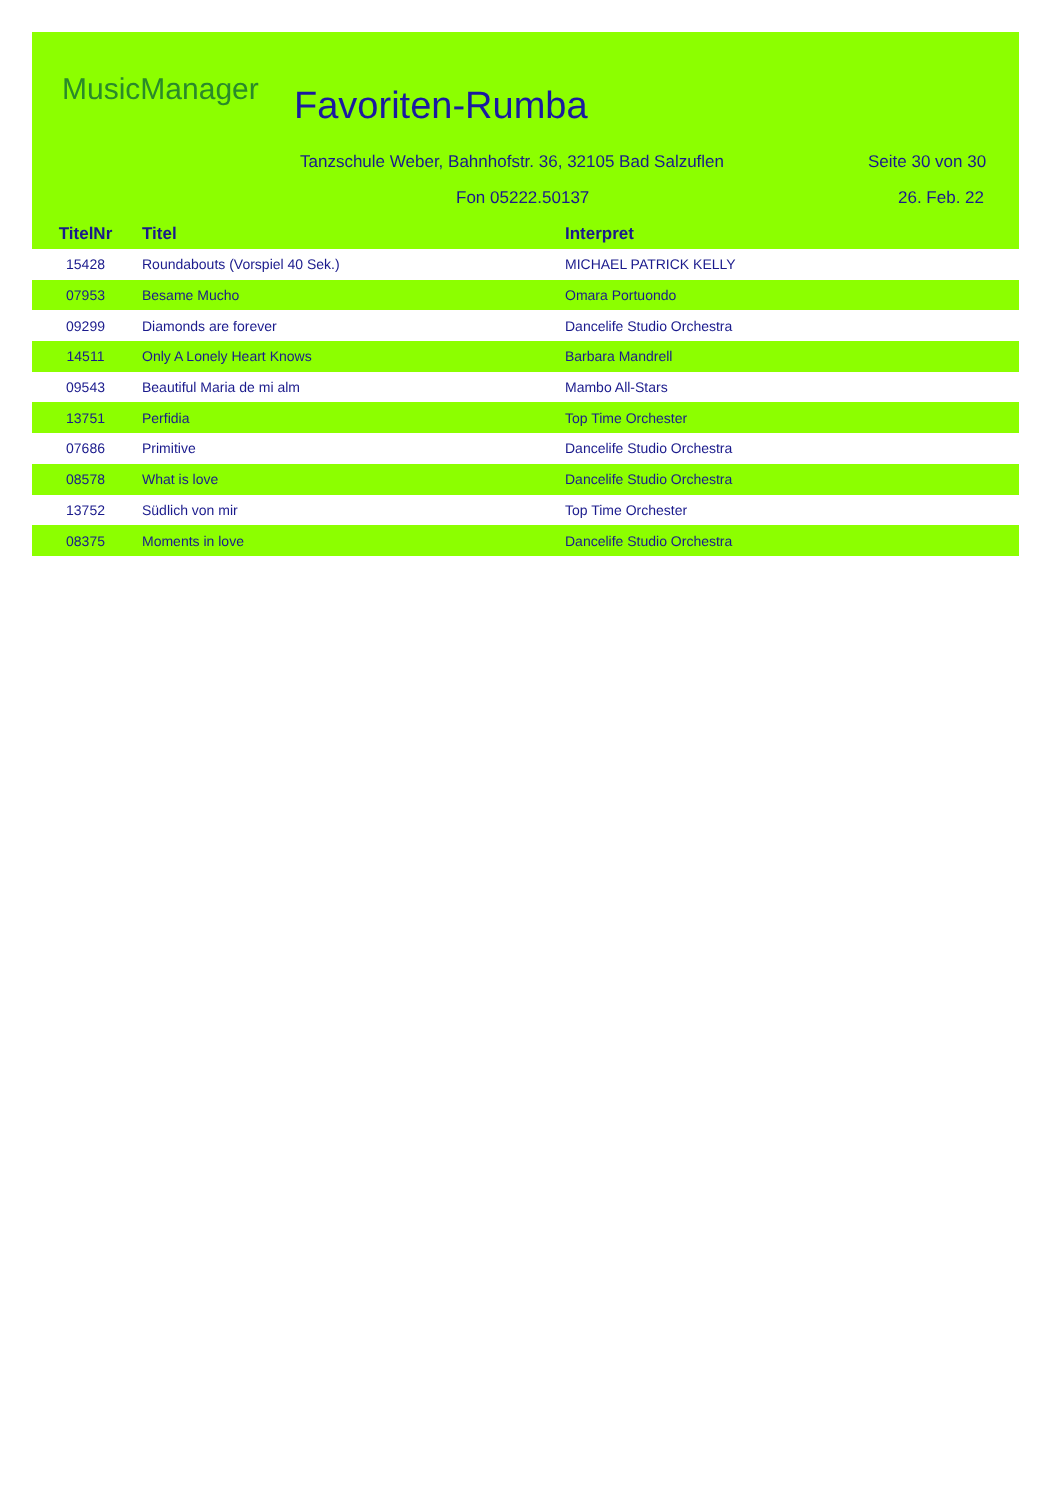MusicManager Favoriten-Rumba
Tanzschule Weber, Bahnhofstr. 36, 32105 Bad Salzuflen
Seite 30 von 30
Fon 05222.50137 26. Feb. 22
| TitelNr | Titel | Interpret |
| --- | --- | --- |
| 15428 | Roundabouts (Vorspiel 40 Sek.) | MICHAEL PATRICK KELLY |
| 07953 | Besame Mucho | Omara Portuondo |
| 09299 | Diamonds are forever | Dancelife Studio Orchestra |
| 14511 | Only A Lonely Heart Knows | Barbara Mandrell |
| 09543 | Beautiful Maria de mi alm | Mambo All-Stars |
| 13751 | Perfidia | Top Time Orchester |
| 07686 | Primitive | Dancelife Studio Orchestra |
| 08578 | What is love | Dancelife Studio Orchestra |
| 13752 | Südlich von mir | Top Time Orchester |
| 08375 | Moments in love | Dancelife Studio Orchestra |